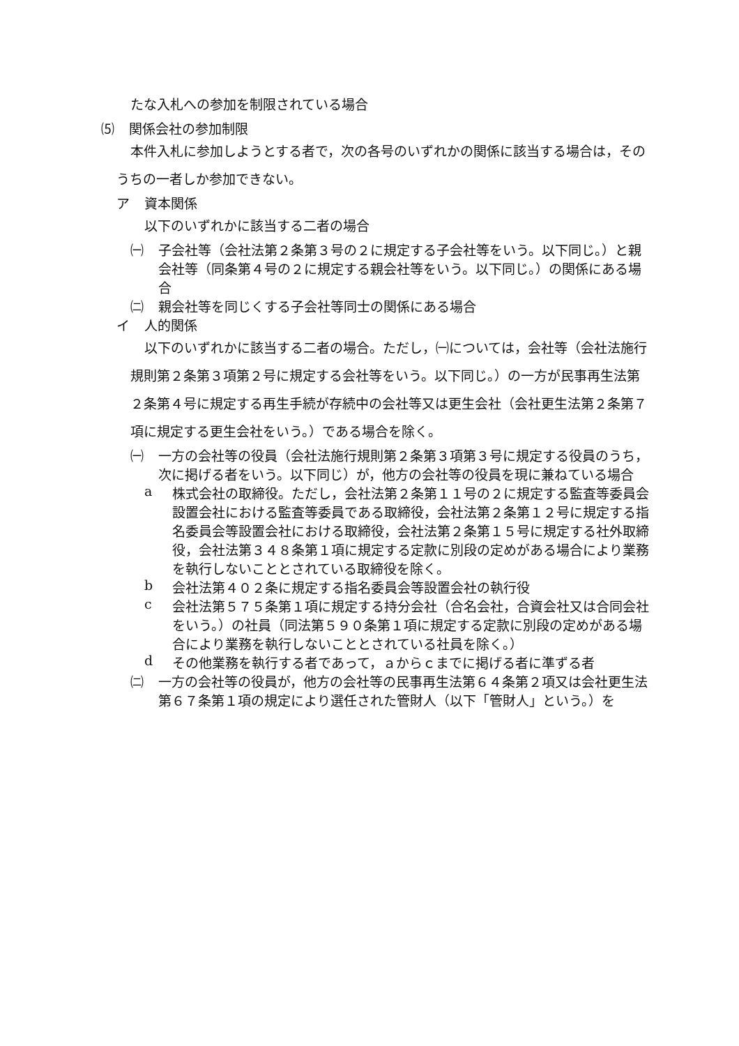たな入札への参加を制限されている場合
⑸ 関係会社の参加制限
本件入札に参加しようとする者で，次の各号のいずれかの関係に該当する場合は，そのうちの一者しか参加できない。
ア 資本関係
以下のいずれかに該当する二者の場合
㈠ 子会社等（会社法第２条第３号の２に規定する子会社等をいう。以下同じ。）と親会社等（同条第４号の２に規定する親会社等をいう。以下同じ。）の関係にある場合
㈡ 親会社等を同じくする子会社等同士の関係にある場合
イ 人的関係
以下のいずれかに該当する二者の場合。ただし，㈠については，会社等（会社法施行規則第２条第３項第２号に規定する会社等をいう。以下同じ。）の一方が民事再生法第２条第４号に規定する再生手続が存続中の会社等又は更生会社（会社更生法第２条第７項に規定する更生会社をいう。）である場合を除く。
㈠ 一方の会社等の役員（会社法施行規則第２条第３項第３号に規定する役員のうち，次に掲げる者をいう。以下同じ）が，他方の会社等の役員を現に兼ねている場合
a 株式会社の取締役。ただし，会社法第２条第１１号の２に規定する監査等委員会設置会社における監査等委員である取締役，会社法第２条第１２号に規定する指名委員会等設置会社における取締役，会社法第２条第１５号に規定する社外取締役，会社法第３４８条第１項に規定する定款に別段の定めがある場合により業務を執行しないこととされている取締役を除く。
b 会社法第４０２条に規定する指名委員会等設置会社の執行役
c 会社法第５７５条第１項に規定する持分会社（合名会社，合資会社又は合同会社をいう。）の社員（同法第５９０条第１項に規定する定款に別段の定めがある場合により業務を執行しないこととされている社員を除く。）
d その他業務を執行する者であって，ａからｃまでに掲げる者に準ずる者
㈡ 一方の会社等の役員が，他方の会社等の民事再生法第６４条第２項又は会社更生法第６７条第１項の規定により選任された管財人（以下「管財人」という。）を